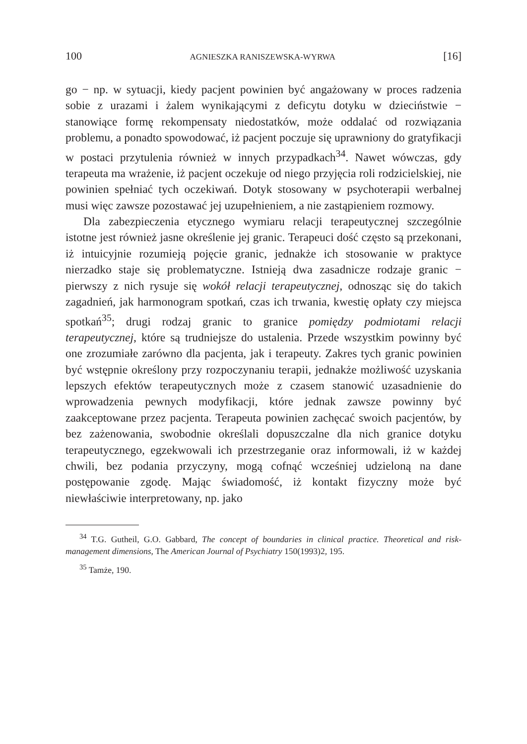100 AGNIESZKA RANISZEWSKA-WYRWA [16]
go − np. w sytuacji, kiedy pacjent powinien być angażowany w proces radzenia sobie z urazami i żalem wynikającymi z deficytu dotyku w dzieciństwie − stanowiące formę rekompensaty niedostatków, może oddalać od rozwiązania problemu, a ponadto spowodować, iż pacjent poczuje się uprawniony do gratyfikacji w postaci przytulenia również w innych przypadkach<sup>34</sup>. Nawet wówczas, gdy terapeuta ma wrażenie, iż pacjent oczekuje od niego przyjęcia roli rodzicielskiej, nie powinien spełniać tych oczekiwań. Dotyk stosowany w psychoterapii werbalnej musi więc zawsze pozostawać jej uzupełnieniem, a nie zastąpieniem rozmowy.
Dla zabezpieczenia etycznego wymiaru relacji terapeutycznej szczególnie istotne jest również jasne określenie jej granic. Terapeuci dość często są przekonani, iż intuicyjnie rozumieją pojęcie granic, jednakże ich stosowanie w praktyce nierzadko staje się problematyczne. Istnieją dwa zasadnicze rodzaje granic − pierwszy z nich rysuje się wokół relacji terapeutycznej, odnosząc się do takich zagadnień, jak harmonogram spotkań, czas ich trwania, kwestię opłaty czy miejsca spotkań<sup>35</sup>; drugi rodzaj granic to granice pomiędzy podmiotami relacji terapeutycznej, które są trudniejsze do ustalenia. Przede wszystkim powinny być one zrozumiałe zarówno dla pacjenta, jak i terapeuty. Zakres tych granic powinien być wstępnie określony przy rozpoczynaniu terapii, jednakże możliwość uzyskania lepszych efektów terapeutycznych może z czasem stanowić uzasadnienie do wprowadzenia pewnych modyfikacji, które jednak zawsze powinny być zaakceptowane przez pacjenta. Terapeuta powinien zachęcać swoich pacjentów, by bez zażenowania, swobodnie określali dopuszczalne dla nich granice dotyku terapeutycznego, egzekwowali ich przestrzeganie oraz informowali, iż w każdej chwili, bez podania przyczyny, mogą cofnąć wcześniej udzieloną na dane postępowanie zgodę. Mając świadomość, iż kontakt fizyczny może być niewłaściwie interpretowany, np. jako
<sup>34</sup> T.G. Gutheil, G.O. Gabbard, The concept of boundaries in clinical practice. Theoretical and risk-management dimensions, The American Journal of Psychiatry 150(1993)2, 195.
<sup>35</sup> Tamże, 190.